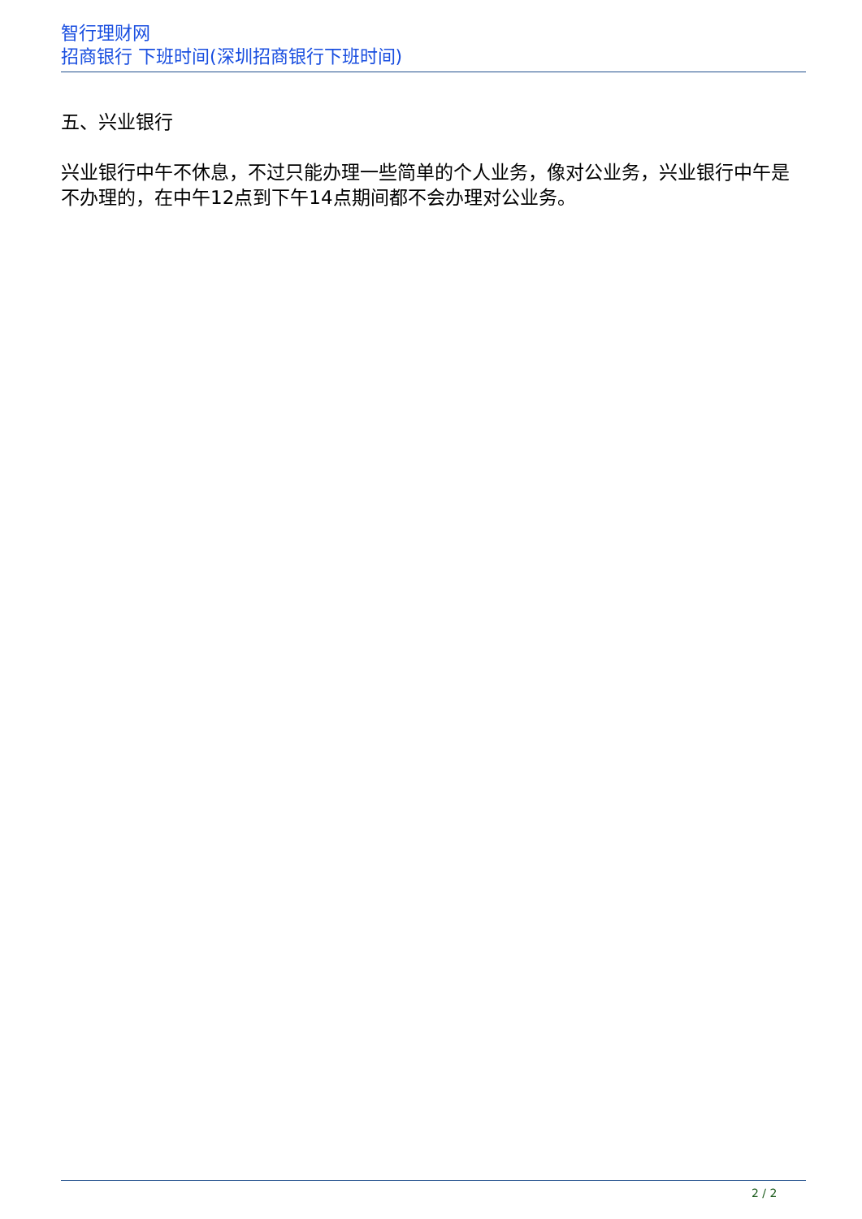智行理财网
招商银行 下班时间(深圳招商银行下班时间)
五、兴业银行
兴业银行中午不休息，不过只能办理一些简单的个人业务，像对公业务，兴业银行中午是不办理的，在中午12点到下午14点期间都不会办理对公业务。
2 / 2